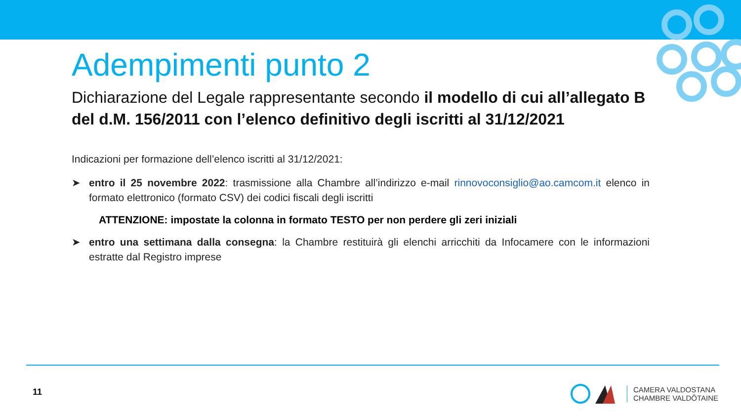Adempimenti punto 2
Dichiarazione del Legale rappresentante secondo il modello di cui all’allegato B del d.M. 156/2011 con l’elenco definitivo degli iscritti al 31/12/2021
Indicazioni per formazione dell’elenco iscritti al 31/12/2021:
➤ entro il 25 novembre 2022: trasmissione alla Chambre all’indirizzo e-mail rinnovoconsiglio@ao.camcom.it elenco in formato elettronico (formato CSV) dei codici fiscali degli iscritti
ATTENZIONE: impostate la colonna in formato TESTO per non perdere gli zeri iniziali
➤ entro una settimana dalla consegna: la Chambre restituirà gli elenchi arricchiti da Infocamere con le informazioni estratte dal Registro imprese
11
CAMERA VALDOSTANA
CHAMBRE VALDÔTAINE